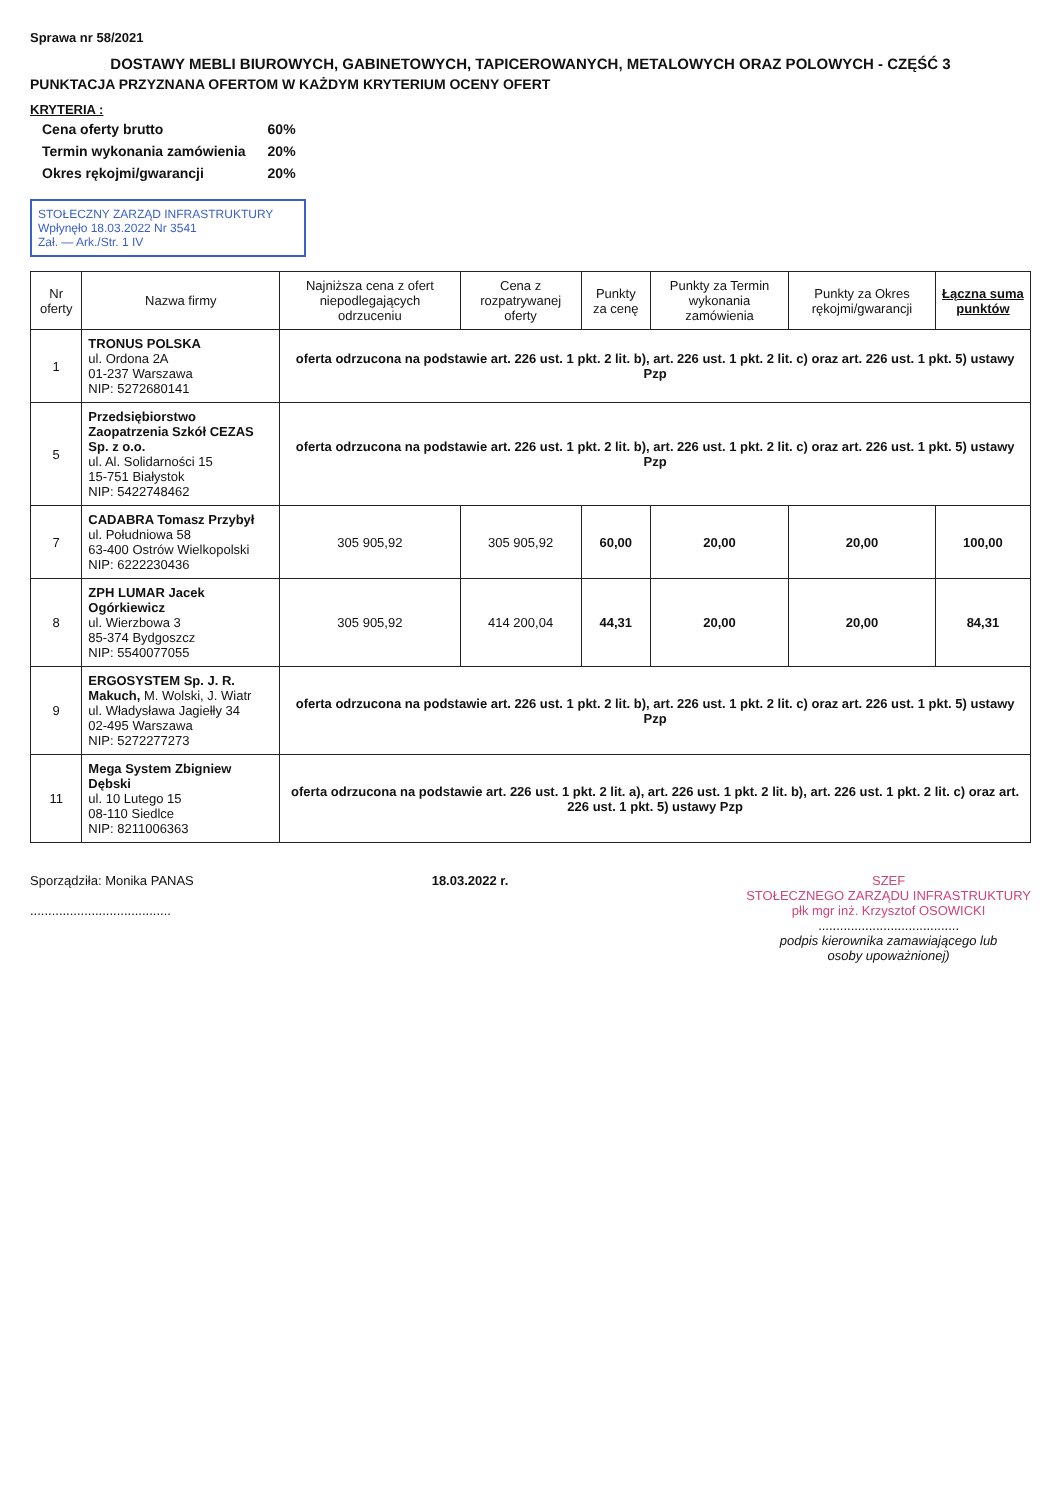Sprawa nr 58/2021
DOSTAWY MEBLI BIUROWYCH, GABINETOWYCH, TAPICEROWANYCH, METALOWYCH ORAZ POLOWYCH - CZĘŚĆ 3
PUNKTACJA PRZYZNANA OFERTOM W KAŻDYM KRYTERIUM OCENY OFERT
KRYTERIA :
| Cena oferty brutto | 60% |
| Termin wykonania zamówienia | 20% |
| Okres rękojmi/gwarancji | 20% |
STOŁECZNY ZARZĄD INFRASTRUKTURY
Wpłynęło 18.03.2022 Nr 3541
Zał. — Ark./Str. 1 IV
| Nr oferty | Nazwa firmy | Najniższa cena z ofert niepodlegających odrzuceniu | Cena z rozpatrywanej oferty | Punkty za cenę | Punkty za Termin wykonania zamówienia | Punkty za Okres rękojmi/gwarancji | Łączna suma punktów |
| --- | --- | --- | --- | --- | --- | --- | --- |
| 1 | TRONUS POLSKA ul. Ordona 2A 01-237 Warszawa NIP: 5272680141 | oferta odrzucona na podstawie art. 226 ust. 1 pkt. 2 lit. b), art. 226 ust. 1 pkt. 2 lit. c) oraz art. 226 ust. 1 pkt. 5) ustawy Pzp | | | | | |
| 5 | Przedsiębiorstwo Zaopatrzenia Szkół CEZAS Sp. z o.o. ul. Al. Solidarności 15 15-751 Białystok NIP: 5422748462 | oferta odrzucona na podstawie art. 226 ust. 1 pkt. 2 lit. b), art. 226 ust. 1 pkt. 2 lit. c) oraz art. 226 ust. 1 pkt. 5) ustawy Pzp | | | | | |
| 7 | CADABRA Tomasz Przybył ul. Południowa 58 63-400 Ostrów Wielkopolski NIP: 6222230436 | 305 905,92 | 305 905,92 | 60,00 | 20,00 | 20,00 | 100,00 |
| 8 | ZPH LUMAR Jacek Ogórkiewicz ul. Wierzbowa 3 85-374 Bydgoszcz NIP: 5540077055 | 305 905,92 | 414 200,04 | 44,31 | 20,00 | 20,00 | 84,31 |
| 9 | ERGOSYSTEM Sp. J. R. Makuch, M. Wolski, J. Wiatr ul. Władysława Jagiełły 34 02-495 Warszawa NIP: 5272277273 | oferta odrzucona na podstawie art. 226 ust. 1 pkt. 2 lit. b), art. 226 ust. 1 pkt. 2 lit. c) oraz art. 226 ust. 1 pkt. 5) ustawy Pzp | | | | | |
| 11 | Mega System Zbigniew Dębski ul. 10 Lutego 15 08-110 Siedlce NIP: 8211006363 | oferta odrzucona na podstawie art. 226 ust. 1 pkt. 2 lit. a), art. 226 ust. 1 pkt. 2 lit. b), art. 226 ust. 1 pkt. 2 lit. c) oraz art. 226 ust. 1 pkt. 5) ustawy Pzp | | | | | |
Sporządziła: Monika PANAS
.......................................
18.03.2022 r. SZEF
STOŁECZNEGO ZARZĄDU INFRASTRUKTURY
płk mgr inż. Krzysztof OSOWICKI
.......................................
podpis kierownika zamawiającego lub
osoby upoważnionej)